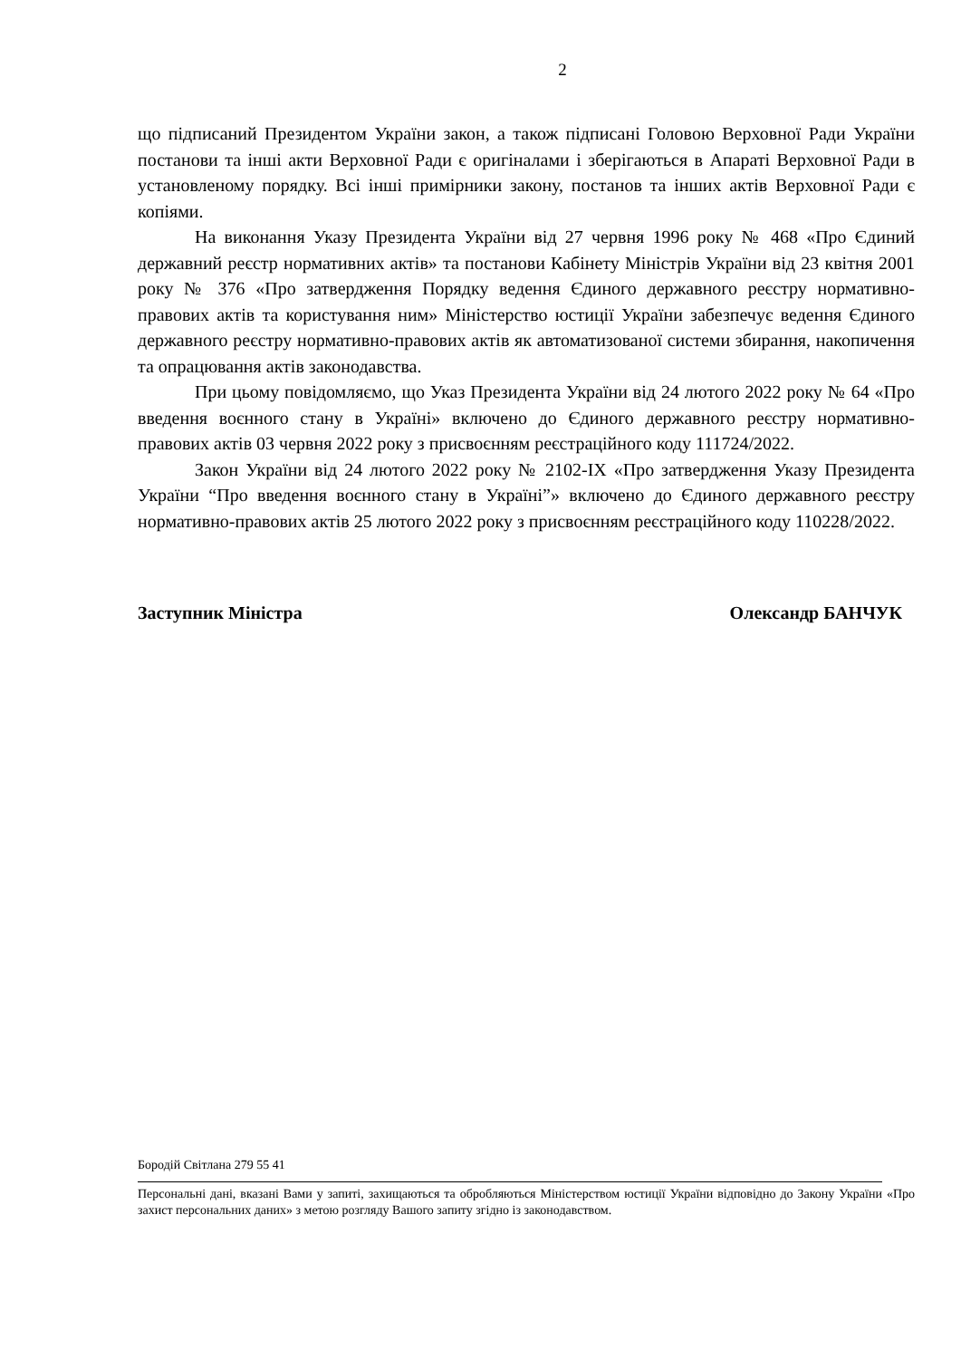2
що підписаний Президентом України закон, а також підписані Головою Верховної Ради України постанови та інші акти Верховної Ради є оригіналами і зберігаються в Апараті Верховної Ради в установленому порядку. Всі інші примірники закону, постанов та інших актів Верховної Ради є копіями.
На виконання Указу Президента України від 27 червня 1996 року № 468 «Про Єдиний державний реєстр нормативних актів» та постанови Кабінету Міністрів України від 23 квітня 2001 року № 376 «Про затвердження Порядку ведення Єдиного державного реєстру нормативно-правових актів та користування ним» Міністерство юстиції України забезпечує ведення Єдиного державного реєстру нормативно-правових актів як автоматизованої системи збирання, накопичення та опрацювання актів законодавства.
При цьому повідомляємо, що Указ Президента України від 24 лютого 2022 року № 64 «Про введення воєнного стану в Україні» включено до Єдиного державного реєстру нормативно-правових актів 03 червня 2022 року з присвоєнням реєстраційного коду 111724/2022.
Закон України від 24 лютого 2022 року № 2102-IX «Про затвердження Указу Президента України “Про введення воєнного стану в Україні”» включено до Єдиного державного реєстру нормативно-правових актів 25 лютого 2022 року з присвоєнням реєстраційного коду 110228/2022.
Заступник Міністра Олександр БАНЧУК
Бородій Світлана 279 55 41
Персональні дані, вказані Вами у запиті, захищаються та обробляються Міністерством юстиції України відповідно до Закону України «Про захист персональних даних» з метою розгляду Вашого запиту згідно із законодавством.